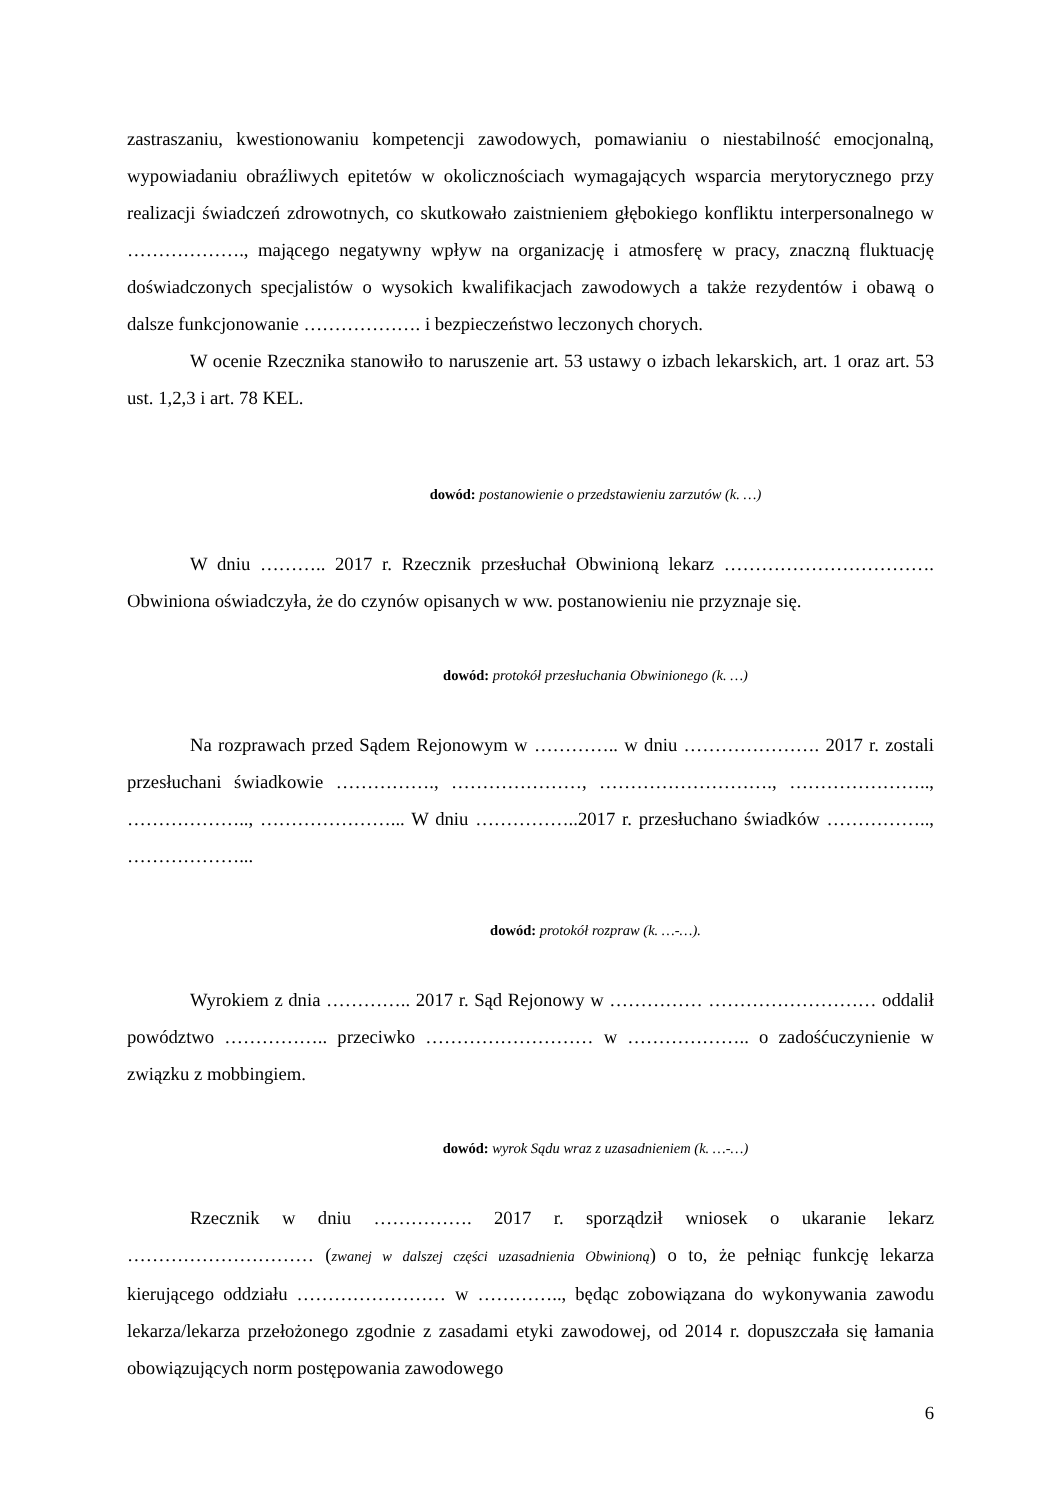zastraszaniu, kwestionowaniu kompetencji zawodowych, pomawianiu o niestabilność emocjonalną, wypowiadaniu obraźliwych epitetów w okolicznościach wymagających wsparcia merytorycznego przy realizacji świadczeń zdrowotnych, co skutkowało zaistnieniem głębokiego konfliktu interpersonalnego w ………………., mającego negatywny wpływ na organizację i atmosferę w pracy, znaczną fluktuację doświadczonych specjalistów o wysokich kwalifikacjach zawodowych a także rezydentów i obawą o dalsze funkcjonowanie ………………. i bezpieczeństwo leczonych chorych.
W ocenie Rzecznika stanowiło to naruszenie art. 53 ustawy o izbach lekarskich, art. 1 oraz art. 53 ust. 1,2,3 i art. 78 KEL.
dowód: postanowienie o przedstawieniu zarzutów (k. …)
W dniu ……….. 2017 r. Rzecznik przesłuchał Obwinioną lekarz ……………………………. Obwiniona oświadczyła, że do czynów opisanych w ww. postanowieniu nie przyznaje się.
dowód: protokół przesłuchania Obwinionego (k. …)
Na rozprawach przed Sądem Rejonowym w ………….. w dniu …………………. 2017 r. zostali przesłuchani świadkowie ……………., …………………, ………………………., ………………….., ……………….., …………………... W dniu ……………..2017 r. przesłuchano świadków …………….., ………………...
dowód: protokół rozpraw (k. …-…).
Wyrokiem z dnia ………….. 2017 r. Sąd Rejonowy w …………… ……………………… oddalił powództwo …………….. przeciwko ……………………… w ……………….. o zadośćuczynienie w związku z mobbingiem.
dowód: wyrok Sądu wraz z uzasadnieniem (k. …-…)
Rzecznik w dniu ……………. 2017 r. sporządził wniosek o ukaranie lekarz ………………………… (zwanej w dalszej części uzasadnienia Obwinioną) o to, że pełniąc funkcję lekarza kierującego oddziału …………………… w ………….., będąc zobowiązana do wykonywania zawodu lekarza/lekarza przełożonego zgodnie z zasadami etyki zawodowej, od 2014 r. dopuszczała się łamania obowiązujących norm postępowania zawodowego
6